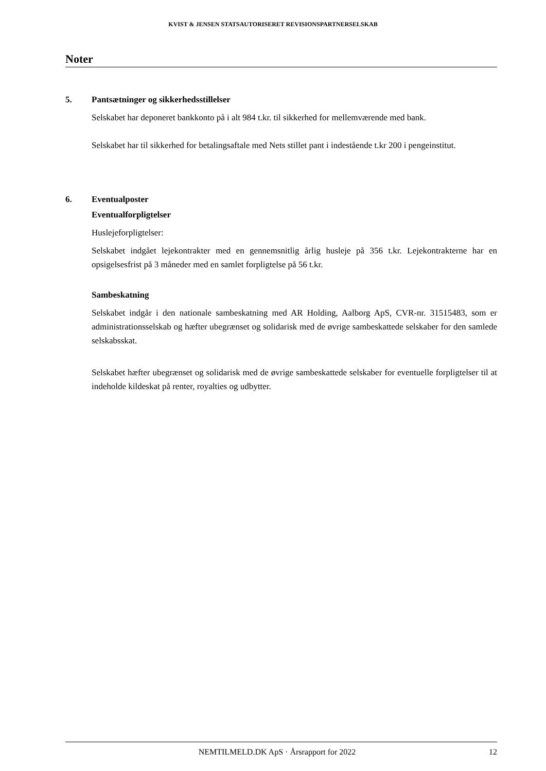KVIST & JENSEN STATSAUTORISERET REVISIONSPARTNERSELSKAB
Noter
5. Pantsætninger og sikkerhedsstillelser
Selskabet har deponeret bankkonto på i alt 984 t.kr. til sikkerhed for mellemværende med bank.
Selskabet har til sikkerhed for betalingsaftale med Nets stillet pant i indestående t.kr 200 i pengeinstitut.
6. Eventualposter
Eventualforpligtelser
Huslejeforpligtelser:
Selskabet indgået lejekontrakter med en gennemsnitlig årlig husleje på 356 t.kr. Lejekontrakterne har en opsigelsesfrist på 3 måneder med en samlet forpligtelse på 56 t.kr.
Sambeskatning
Selskabet indgår i den nationale sambeskatning med AR Holding, Aalborg ApS, CVR-nr. 31515483, som er administrationsselskab og hæfter ubegrænset og solidarisk med de øvrige sambeskattede selskaber for den samlede selskabsskat.
Selskabet hæfter ubegrænset og solidarisk med de øvrige sambeskattede selskaber for eventuelle forpligtelser til at indeholde kildeskat på renter, royalties og udbytter.
NEMTILMELD.DK ApS · Årsrapport for 2022 12